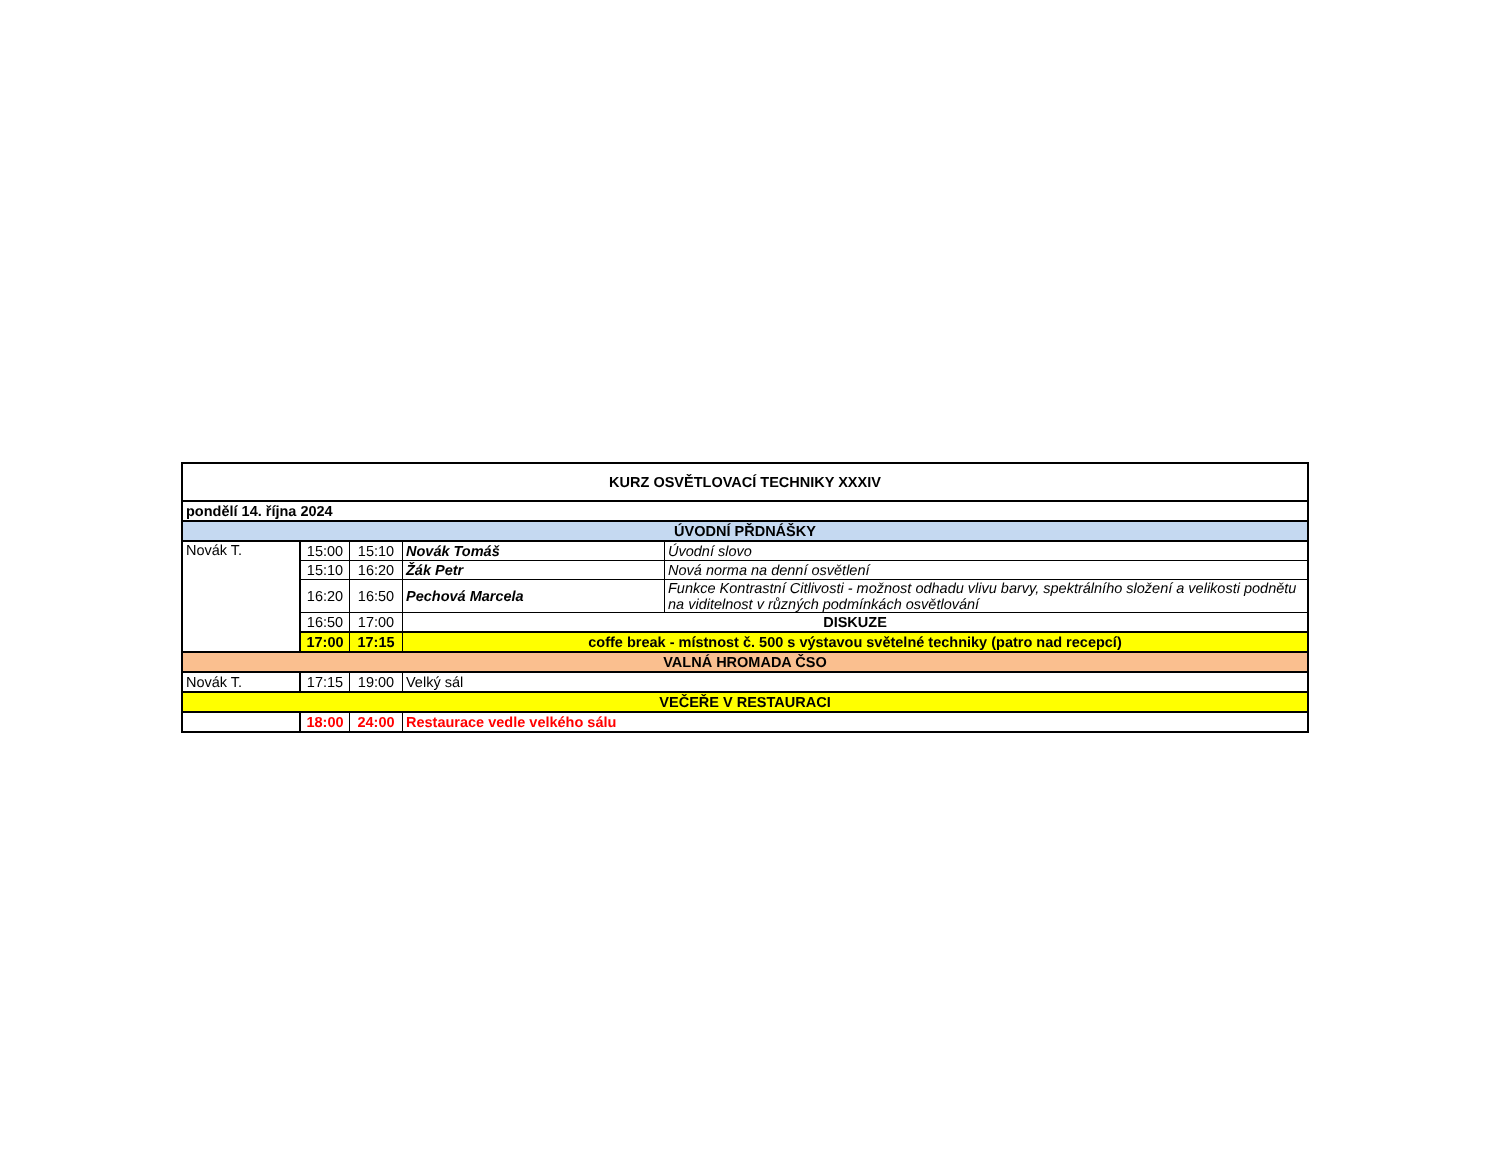| KURZ OSVĚTLOVACÍ TECHNIKY XXXIV | | | | |
| pondělí 14. října 2024 | | | | |
| ÚVODNÍ PŘDNÁŠKY | | | | |
| Novák T. | 15:00 | 15:10 | Novák Tomáš | Úvodní slovo |
| | 15:10 | 16:20 | Žák Petr | Nová norma na denní osvětlení |
| | 16:20 | 16:50 | Pechová Marcela | Funkce Kontrastní Citlivosti - možnost odhadu vlivu barvy, spektrálního složení a velikosti podnětu na viditelnost v různých podmínkách osvětlování |
| | 16:50 | 17:00 | DISKUZE | |
| | 17:00 | 17:15 | coffe break - místnost č. 500 s výstavou světelné techniky (patro nad recepcí) | |
| VALNÁ HROMADA ČSO | | | | |
| Novák T. | 17:15 | 19:00 | Velký sál | |
| VEČEŘE V RESTAURACI | | | | |
| | 18:00 | 24:00 | Restaurace vedle velkého sálu | |